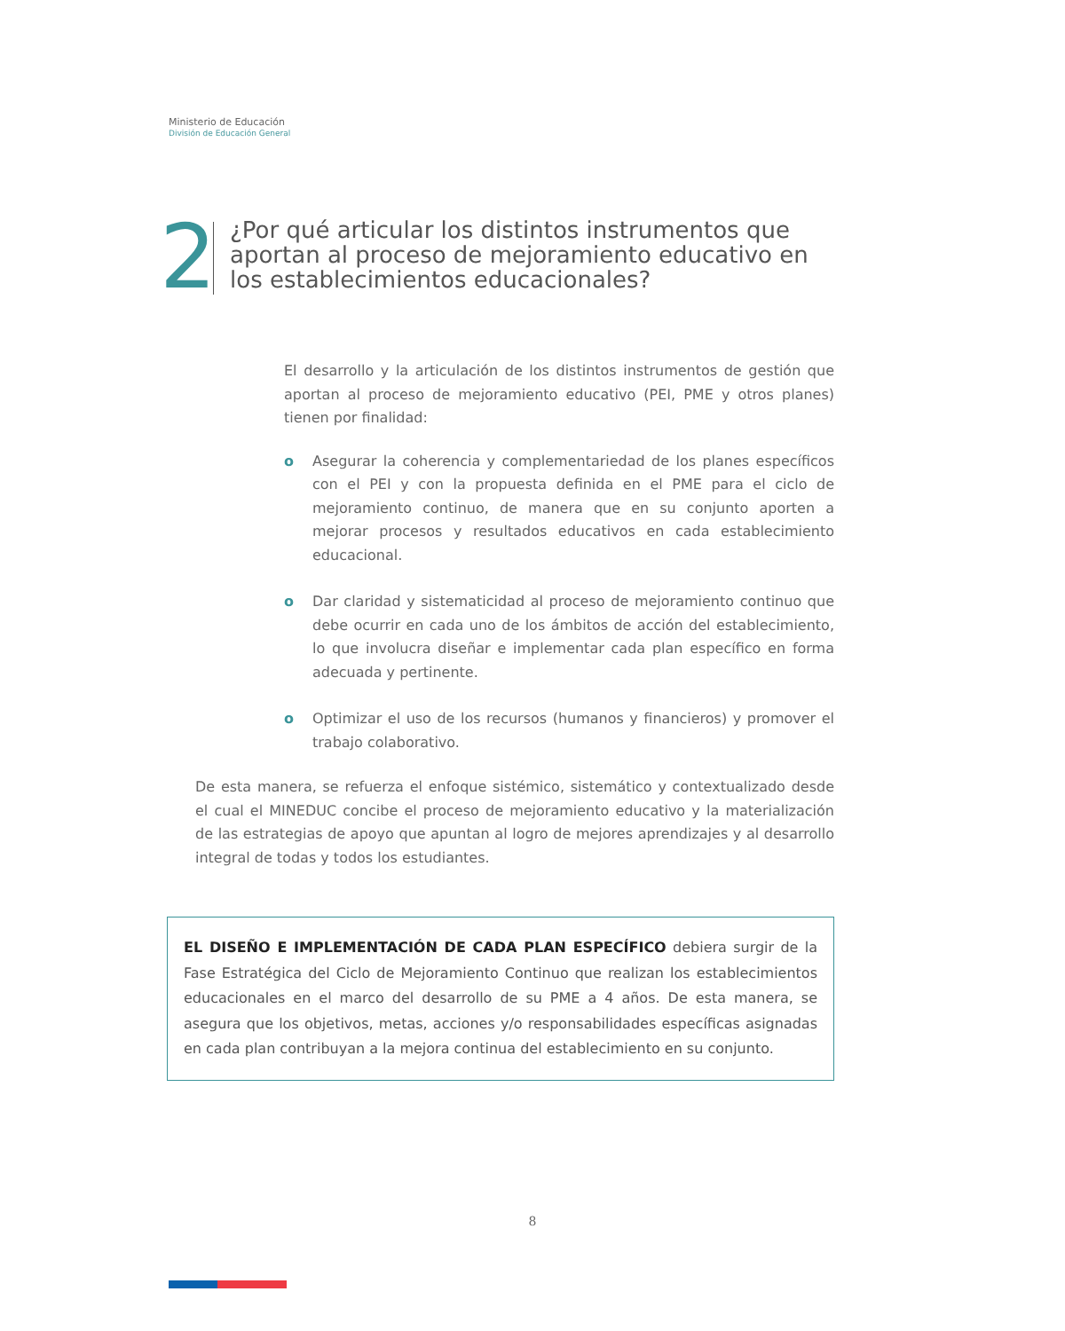Ministerio de Educación
División de Educación General
2
¿Por qué articular los distintos instrumentos que aportan al proceso de mejoramiento educativo en los establecimientos educacionales?
El desarrollo y la articulación de los distintos instrumentos de gestión que aportan al proceso de mejoramiento educativo (PEI, PME y otros planes) tienen por finalidad:
o Asegurar la coherencia y complementariedad de los planes específicos con el PEI y con la propuesta definida en el PME para el ciclo de mejoramiento continuo, de manera que en su conjunto aporten a mejorar procesos y resultados educativos en cada establecimiento educacional.
o Dar claridad y sistematicidad al proceso de mejoramiento continuo que debe ocurrir en cada uno de los ámbitos de acción del establecimiento, lo que involucra diseñar e implementar cada plan específico en forma adecuada y pertinente.
o Optimizar el uso de los recursos (humanos y financieros) y promover el trabajo colaborativo.
De esta manera, se refuerza el enfoque sistémico, sistemático y contextualizado desde el cual el MINEDUC concibe el proceso de mejoramiento educativo y la materialización de las estrategias de apoyo que apuntan al logro de mejores aprendizajes y al desarrollo integral de todas y todos los estudiantes.
EL DISEÑO E IMPLEMENTACIÓN DE CADA PLAN ESPECÍFICO debiera surgir de la Fase Estratégica del Ciclo de Mejoramiento Continuo que realizan los establecimientos educacionales en el marco del desarrollo de su PME a 4 años. De esta manera, se asegura que los objetivos, metas, acciones y/o responsabilidades específicas asignadas en cada plan contribuyan a la mejora continua del establecimiento en su conjunto.
8